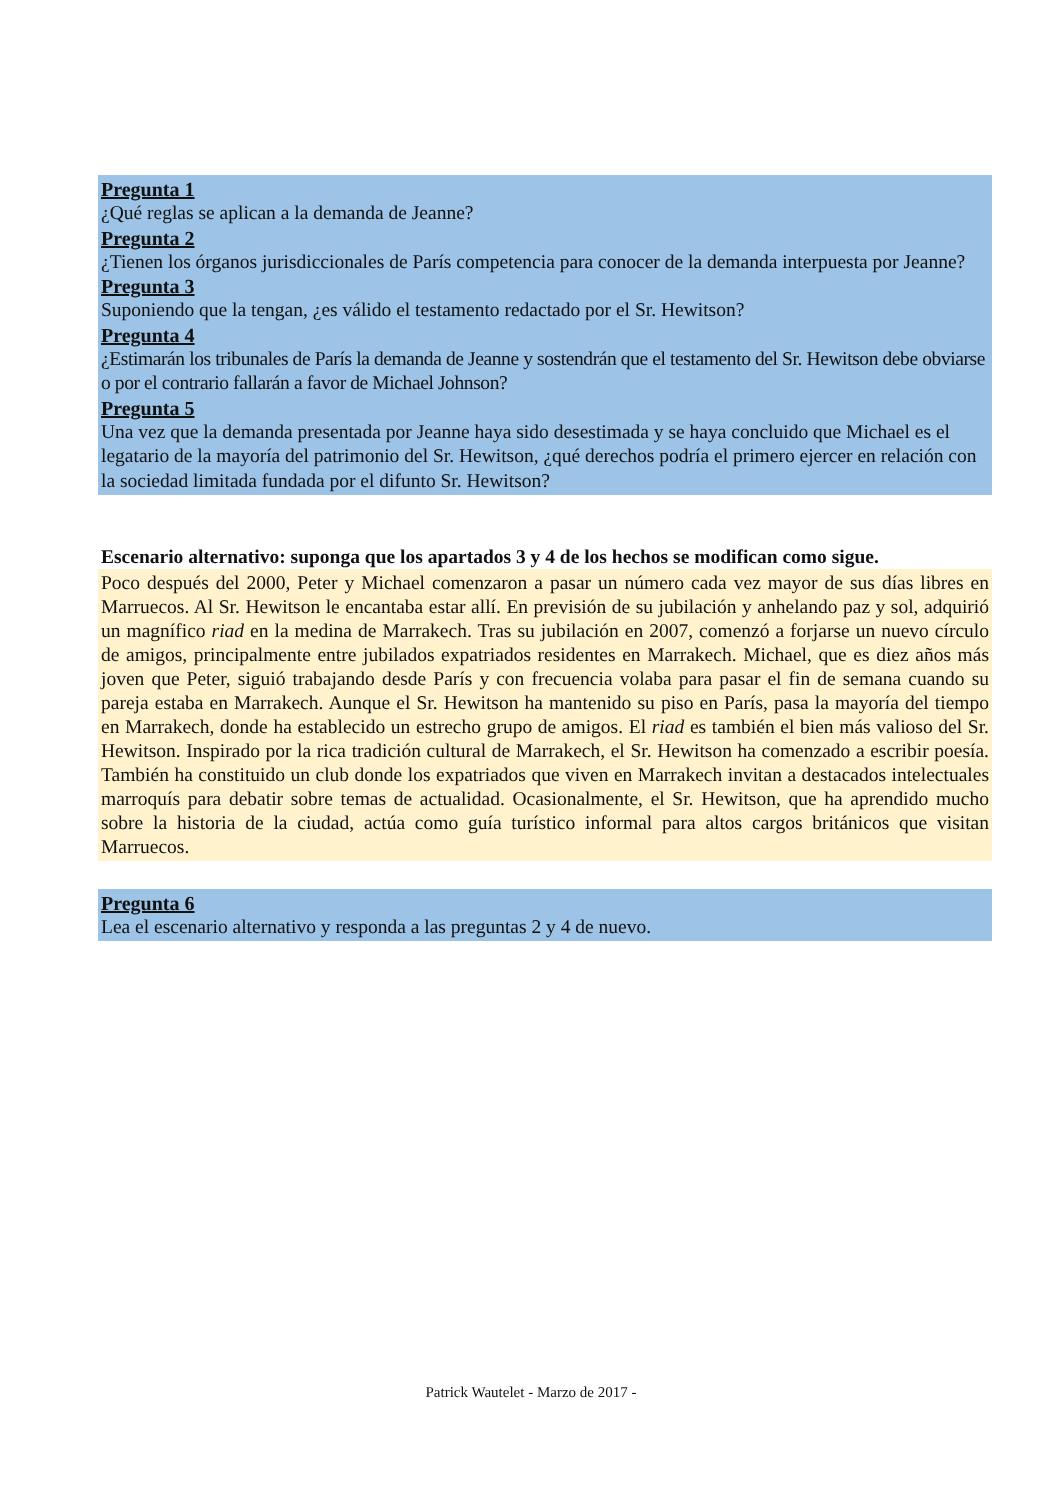Pregunta 1
¿Qué reglas se aplican a la demanda de Jeanne?
Pregunta 2
¿Tienen los órganos jurisdiccionales de París competencia para conocer de la demanda interpuesta por Jeanne?
Pregunta 3
Suponiendo que la tengan, ¿es válido el testamento redactado por el Sr. Hewitson?
Pregunta 4
¿Estimarán los tribunales de París la demanda de Jeanne y sostendrán que el testamento del Sr. Hewitson debe obviarse o por el contrario fallarán a favor de Michael Johnson?
Pregunta 5
Una vez que la demanda presentada por Jeanne haya sido desestimada y se haya concluido que Michael es el legatario de la mayoría del patrimonio del Sr. Hewitson, ¿qué derechos podría el primero ejercer en relación con la sociedad limitada fundada por el difunto Sr. Hewitson?
Escenario alternativo: suponga que los apartados 3 y 4 de los hechos se modifican como sigue.
Poco después del 2000, Peter y Michael comenzaron a pasar un número cada vez mayor de sus días libres en Marruecos. Al Sr. Hewitson le encantaba estar allí. En previsión de su jubilación y anhelando paz y sol, adquirió un magnífico riad en la medina de Marrakech. Tras su jubilación en 2007, comenzó a forjarse un nuevo círculo de amigos, principalmente entre jubilados expatriados residentes en Marrakech. Michael, que es diez años más joven que Peter, siguió trabajando desde París y con frecuencia volaba para pasar el fin de semana cuando su pareja estaba en Marrakech. Aunque el Sr. Hewitson ha mantenido su piso en París, pasa la mayoría del tiempo en Marrakech, donde ha establecido un estrecho grupo de amigos. El riad es también el bien más valioso del Sr. Hewitson. Inspirado por la rica tradición cultural de Marrakech, el Sr. Hewitson ha comenzado a escribir poesía. También ha constituido un club donde los expatriados que viven en Marrakech invitan a destacados intelectuales marroquís para debatir sobre temas de actualidad. Ocasionalmente, el Sr. Hewitson, que ha aprendido mucho sobre la historia de la ciudad, actúa como guía turístico informal para altos cargos británicos que visitan Marruecos.
Pregunta 6
Lea el escenario alternativo y responda a las preguntas 2 y 4 de nuevo.
Patrick Wautelet - Marzo de 2017 -